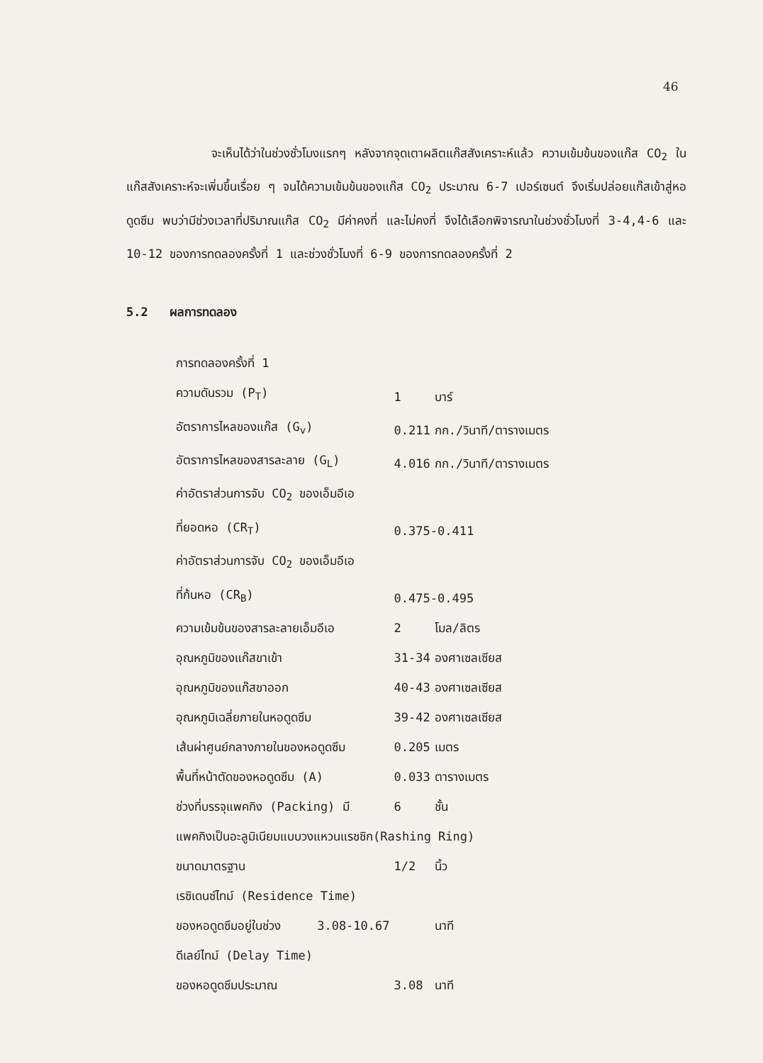46
จะเห็นได้ว่าในช่วงชั่วโมงแรกๆ หลังจากจุดเตาผลิตแก๊สสังเคราะห์แล้ว ความเข้มข้นของแก๊ส CO<sub>2</sub> ในแก๊สสังเคราะห์จะเพิ่มขึ้นเรื่อย ๆ จนได้ความเข้มข้นของแก๊ส CO<sub>2</sub> ประมาณ 6-7 เปอร์เซนต์ จึงเริ่มปล่อยแก๊สเข้าสู่หอดูดซึม พบว่ามีช่วงเวลาที่ปริมาณแก๊ส CO<sub>2</sub> มีค่าคงที่ และไม่คงที่ จึงได้เลือกพิจารณาในช่วงชั่วโมงที่ 3-4,4-6 และ 10-12 ของการทดลองครั้งที่ 1 และช่วงชั่วโมงที่ 6-9 ของการทดลองครั้งที่ 2
5.2 ผลการทดลอง
| การทดลองครั้งที่ 1 | | |
| ความดันรวม (P<sub>T</sub>) | 1 | บาร์ |
| อัตราการไหลของแก๊ส (G<sub>v</sub>) | 0.211 | กก./วินาที/ตารางเมตร |
| อัตราการไหลของสารละลาย (G<sub>L</sub>) | 4.016 | กก./วินาที/ตารางเมตร |
| ค่าอัตราส่วนการจับ CO<sub>2</sub> ของเอ็มอีเอ | | |
| ที่ยอดหอ (CR<sub>T</sub>) | 0.375-0.411 | |
| ค่าอัตราส่วนการจับ CO<sub>2</sub> ของเอ็มอีเอ | | |
| ที่ก้นหอ (CR<sub>B</sub>) | 0.475-0.495 | |
| ความเข้มข้นของสารละลายเอ็มอีเอ | 2 | โมล/ลิตร |
| อุณหภูมิของแก๊สขาเข้า | 31-34 | องศาเซลเซียส |
| อุณหภูมิของแก๊สขาออก | 40-43 | องศาเซลเซียส |
| อุณหภูมิเฉลี่ยภายในหอดูดซึม | 39-42 | องศาเซลเซียส |
| เส้นผ่าศูนย์กลางภายในของหอดูดซึม | 0.205 | เมตร |
| พื้นที่หน้าตัดของหอดูดซึม (A) | 0.033 | ตารางเมตร |
| ช่วงที่บรรจุแพคกิง (Packing) มี | 6 | ชั้น |
| แพคกิงเป็นอะลูมิเนียมแบบวงแหวนแรชชิก(Rashing Ring) | | |
| ขนาดมาตรฐาน | 1/2 | นิ้ว |
| เรซิเดนซ์ไทม์ (Residence Time) | | |
| ของหอดูดซึมอยู่ในช่วง 3.08-10.67 | | นาที |
| ดีเลย์ไทม์ (Delay Time) | | |
| ของหอดูดซึมประมาณ | 3.08 | นาที |